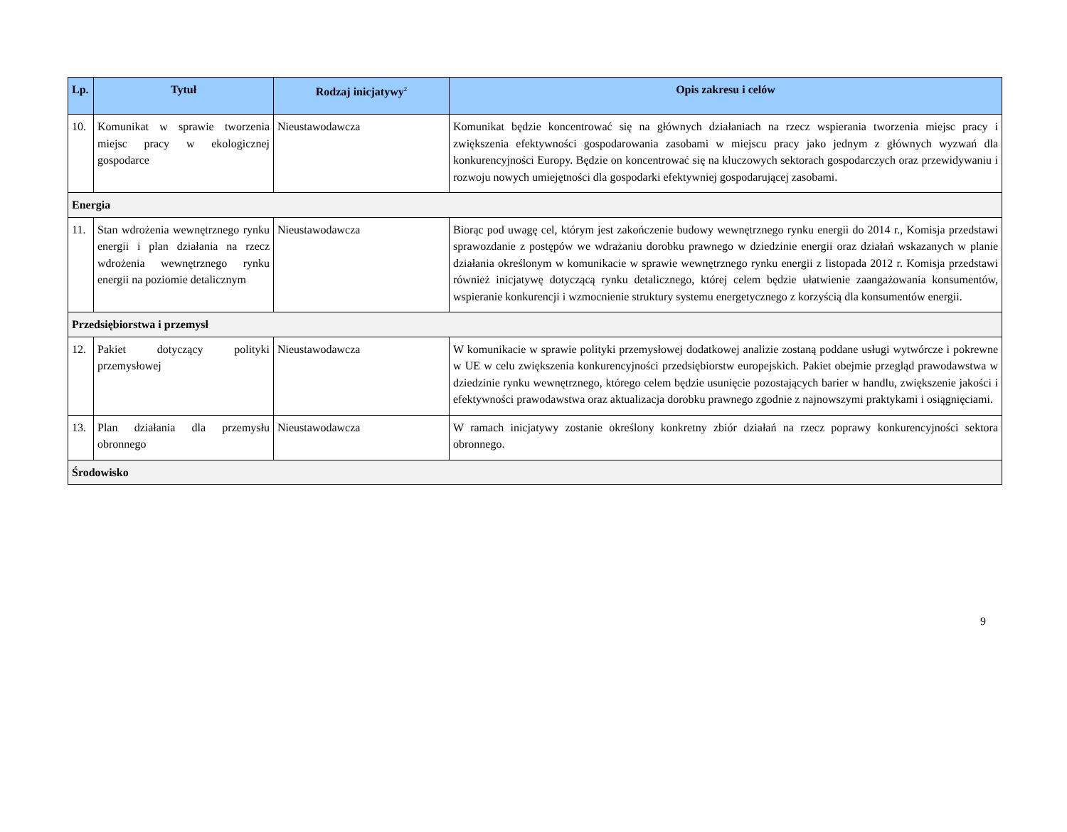| Lp. | Tytuł | Rodzaj inicjatywy<sup>2</sup> | Opis zakresu i celów |
| --- | --- | --- | --- |
| 10. | Komunikat w sprawie tworzenia miejsc pracy w ekologicznej gospodarce | Nieustawodawcza | Komunikat będzie koncentrować się na głównych działaniach na rzecz wspierania tworzenia miejsc pracy i zwiększenia efektywności gospodarowania zasobami w miejscu pracy jako jednym z głównych wyzwań dla konkurencyjności Europy. Będzie on koncentrować się na kluczowych sektorach gospodarczych oraz przewidywaniu i rozwoju nowych umiejętności dla gospodarki efektywniej gospodarującej zasobami. |
| Energia | | | |
| 11. | Stan wdrożenia wewnętrznego rynku energii i plan działania na rzecz wdrożenia wewnętrznego rynku energii na poziomie detalicznym | Nieustawodawcza | Biorąc pod uwagę cel, którym jest zakończenie budowy wewnętrznego rynku energii do 2014 r., Komisja przedstawi sprawozdanie z postępów we wdrażaniu dorobku prawnego w dziedzinie energii oraz działań wskazanych w planie działania określonym w komunikacie w sprawie wewnętrznego rynku energii z listopada 2012 r. Komisja przedstawi również inicjatywę dotyczącą rynku detalicznego, której celem będzie ułatwienie zaangażowania konsumentów, wspieranie konkurencji i wzmocnienie struktury systemu energetycznego z korzyścią dla konsumentów energii. |
| Przedsiębiorstwa i przemysł | | | |
| 12. | Pakiet dotyczący polityki przemysłowej | Nieustawodawcza | W komunikacie w sprawie polityki przemysłowej dodatkowej analizie zostaną poddane usługi wytwórcze i pokrewne w UE w celu zwiększenia konkurencyjności przedsiębiorstw europejskich. Pakiet obejmie przegląd prawodawstwa w dziedzinie rynku wewnętrznego, którego celem będzie usunięcie pozostających barier w handlu, zwiększenie jakości i efektywności prawodawstwa oraz aktualizacja dorobku prawnego zgodnie z najnowszymi praktykami i osiągnięciami. |
| 13. | Plan działania dla przemysłu obronnego | Nieustawodawcza | W ramach inicjatywy zostanie określony konkretny zbiór działań na rzecz poprawy konkurencyjności sektora obronnego. |
| Środowisko | | | |
9